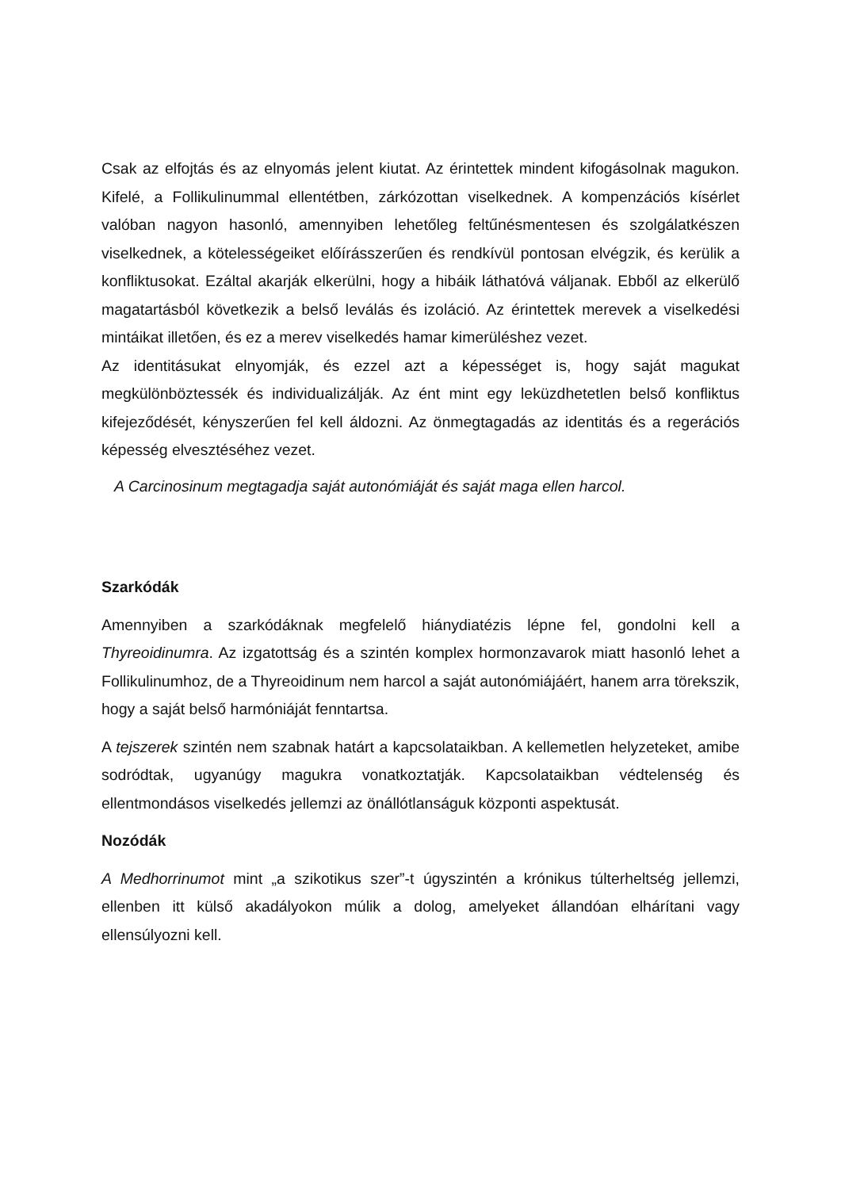Csak az elfojtás és az elnyomás jelent kiutat. Az érintettek mindent kifogásolnak magukon. Kifelé, a Follikulinummal ellentétben, zárkózottan viselkednek. A kompenzációs kísérlet valóban nagyon hasonló, amennyiben lehetőleg feltűnésmentesen és szolgálatkészen viselkednek, a kötelességeiket előírásszerűen és rendkívül pontosan elvégzik, és kerülik a konfliktusokat. Ezáltal akarják elkerülni, hogy a hibáik láthatóvá váljanak. Ebből az elkerülő magatartásból következik a belső leválás és izoláció. Az érintettek merevek a viselkedési mintáikat illetően, és ez a merev viselkedés hamar kimerüléshez vezet.
Az identitásukat elnyomják, és ezzel azt a képességet is, hogy saját magukat megkülönböztessék és individualizálják. Az ént mint egy leküzdhetetlen belső konfliktus kifejeződését, kényszerűen fel kell áldozni. Az önmegtagadás az identitás és a regerációs képesség elvesztéséhez vezet.
A Carcinosinum megtagadja saját autonómiáját és saját maga ellen harcol.
Szarkódák
Amennyiben a szarkódáknak megfelelő hiánydiatézis lépne fel, gondolni kell a Thyreoidinumra. Az izgatottság és a szintén komplex hormonzavarok miatt hasonló lehet a Follikulinumhoz, de a Thyreoidinum nem harcol a saját autonómiájáért, hanem arra törekszik, hogy a saját belső harmóniáját fenntartsa.
A tejszerek szintén nem szabnak határt a kapcsolataikban. A kellemetlen helyzeteket, amibe sodródtak, ugyanúgy magukra vonatkoztatják. Kapcsolataikban védtelenség és ellentmondásos viselkedés jellemzi az önállótlanságuk központi aspektusát.
Nozódák
A Medhorrinumot mint „a szikotikus szer”-t úgyszintén a krónikus túlterheltség jellemzi, ellenben itt külső akadályokon múlik a dolog, amelyeket állandóan elhárítani vagy ellensúlyozni kell.